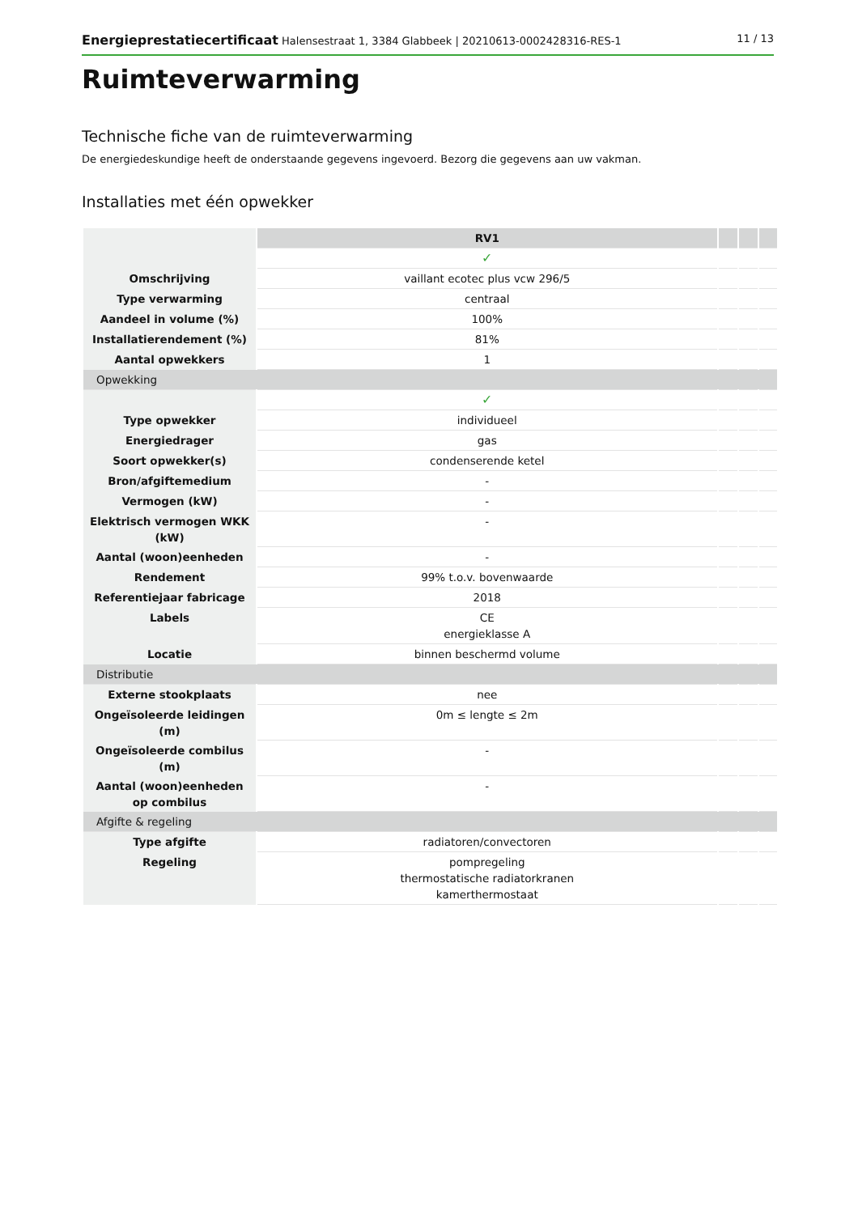Energieprestatiecertificaat Halensestraat 1, 3384 Glabbeek | 20210613-0002428316-RES-1 11 / 13
Ruimteverwarming
Technische fiche van de ruimteverwarming
De energiedeskundige heeft de onderstaande gegevens ingevoerd. Bezorg die gegevens aan uw vakman.
Installaties met één opwekker
| | RV1 | | | |
| | ✓ | | | |
| Omschrijving | vaillant ecotec plus vcw 296/5 | | | |
| Type verwarming | centraal | | | |
| Aandeel in volume (%) | 100% | | | |
| Installatierendement (%) | 81% | | | |
| Aantal opwekkers | 1 | | | |
| Opwekking | | | | |
| | ✓ | | | |
| Type opwekker | individueel | | | |
| Energiedrager | gas | | | |
| Soort opwekker(s) | condenserende ketel | | | |
| Bron/afgiftemedium | - | | | |
| Vermogen (kW) | - | | | |
| Elektrisch vermogen WKK (kW) | - | | | |
| Aantal (woon)eenheden | - | | | |
| Rendement | 99% t.o.v. bovenwaarde | | | |
| Referentiejaar fabricage | 2018 | | | |
| Labels | CE energieklasse A | | | |
| Locatie | binnen beschermd volume | | | |
| Distributie | | | | |
| Externe stookplaats | nee | | | |
| Ongeïsoleerde leidingen (m) | 0m ≤ lengte ≤ 2m | | | |
| Ongeïsoleerde combilus (m) | - | | | |
| Aantal (woon)eenheden op combilus | - | | | |
| Afgifte & regeling | | | | |
| Type afgifte | radiatoren/convectoren | | | |
| Regeling | pompregeling thermostatische radiatorkranen kamerthermostaat | | | |